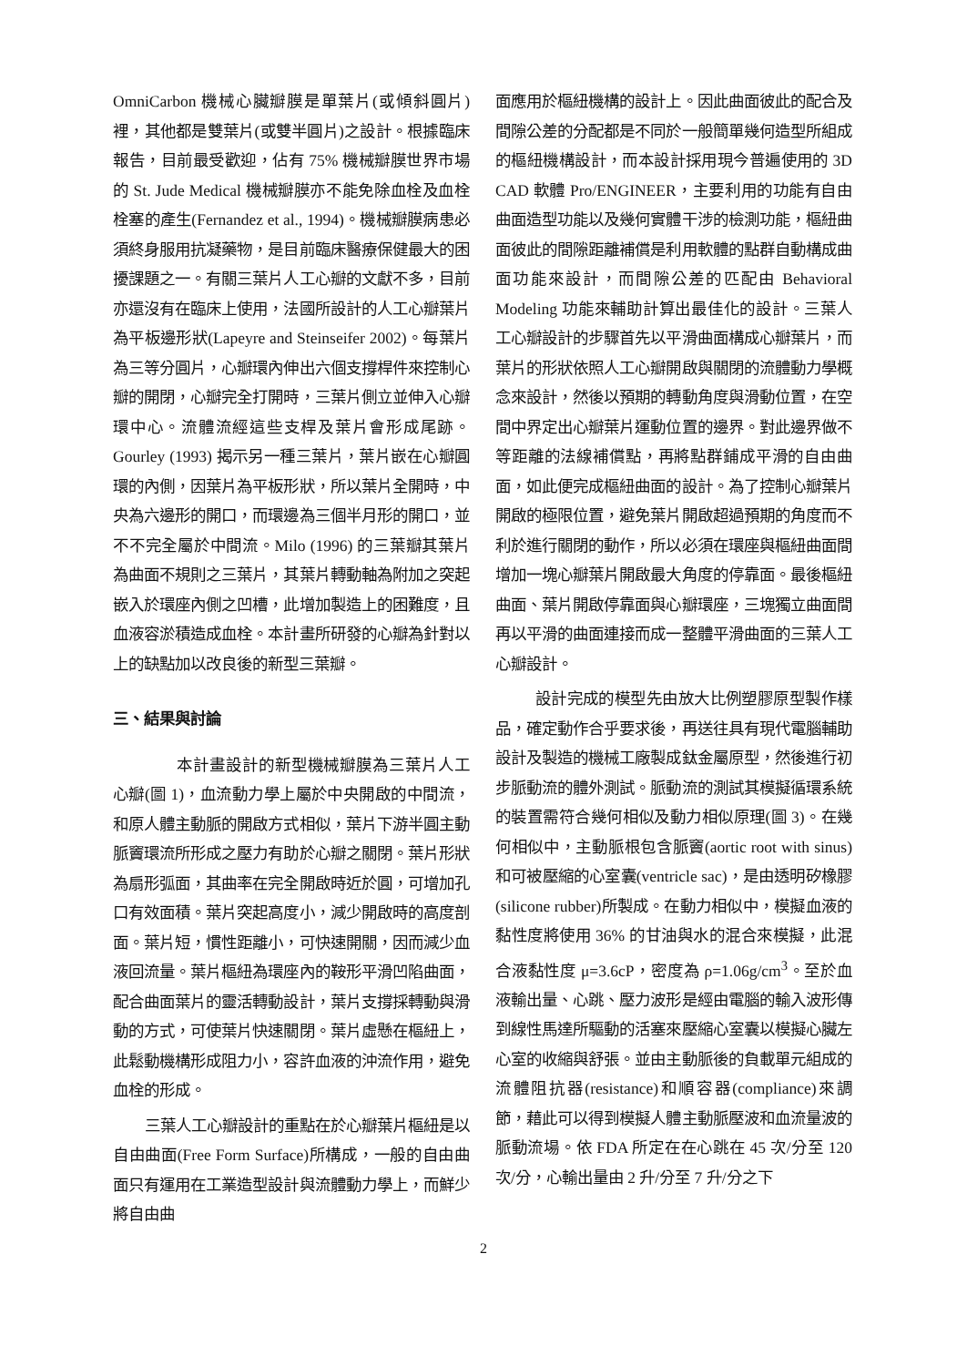OmniCarbon 機械心臟瓣膜是單葉片(或傾斜圓片)裡，其他都是雙葉片(或雙半圓片)之設計。根據臨床報告，目前最受歡迎，佔有 75% 機械瓣膜世界市場的 St. Jude Medical 機械瓣膜亦不能免除血栓及血栓栓塞的產生(Fernandez et al., 1994)。機械瓣膜病患必須終身服用抗凝藥物，是目前臨床醫療保健最大的困擾課題之一。有關三葉片人工心瓣的文獻不多，目前亦還沒有在臨床上使用，法國所設計的人工心瓣葉片為平板邊形狀(Lapeyre and Steinseifer 2002)。每葉片為三等分圓片，心瓣環內伸出六個支撐桿件來控制心瓣的開閉，心瓣完全打開時，三葉片側立並伸入心瓣環中心。流體流經這些支桿及葉片會形成尾跡。Gourley (1993) 揭示另一種三葉片，葉片嵌在心瓣圓環的內側，因葉片為平板形狀，所以葉片全開時，中央為六邊形的開口，而環邊為三個半月形的開口，並不不完全屬於中間流。Milo (1996) 的三葉瓣其葉片為曲面不規則之三葉片，其葉片轉動軸為附加之突起嵌入於環座內側之凹槽，此增加製造上的困難度，且血液容淤積造成血栓。本計畫所研發的心瓣為針對以上的缺點加以改良後的新型三葉瓣。
三、結果與討論
本計畫設計的新型機械瓣膜為三葉片人工心瓣(圖 1)，血流動力學上屬於中央開啟的中間流，和原人體主動脈的開啟方式相似，葉片下游半圓主動脈竇環流所形成之壓力有助於心瓣之關閉。葉片形狀為扇形弧面，其曲率在完全開啟時近於圓，可增加孔口有效面積。葉片突起高度小，減少開啟時的高度剖面。葉片短，慣性距離小，可快速開關，因而減少血液回流量。葉片樞紐為環座內的鞍形平滑凹陷曲面，配合曲面葉片的靈活轉動設計，葉片支撐採轉動與滑動的方式，可使葉片快速關閉。葉片虛懸在樞紐上，此鬆動機構形成阻力小，容許血液的沖流作用，避免血栓的形成。
三葉人工心瓣設計的重點在於心瓣葉片樞紐是以自由曲面(Free Form Surface)所構成，一般的自由曲面只有運用在工業造型設計與流體動力學上，而鮮少將自由曲
面應用於樞紐機構的設計上。因此曲面彼此的配合及間隙公差的分配都是不同於一般簡單幾何造型所組成的樞紐機構設計，而本設計採用現今普遍使用的 3D CAD 軟體 Pro/ENGINEER，主要利用的功能有自由曲面造型功能以及幾何實體干涉的檢測功能，樞紐曲面彼此的間隙距離補償是利用軟體的點群自動構成曲面功能來設計，而間隙公差的匹配由 Behavioral Modeling 功能來輔助計算出最佳化的設計。三葉人工心瓣設計的步驟首先以平滑曲面構成心瓣葉片，而葉片的形狀依照人工心瓣開啟與關閉的流體動力學概念來設計，然後以預期的轉動角度與滑動位置，在空間中界定出心瓣葉片運動位置的邊界。對此邊界做不等距離的法線補償點，再將點群鋪成平滑的自由曲面，如此便完成樞紐曲面的設計。為了控制心瓣葉片開啟的極限位置，避免葉片開啟超過預期的角度而不利於進行關閉的動作，所以必須在環座與樞紐曲面間增加一塊心瓣葉片開啟最大角度的停靠面。最後樞紐曲面、葉片開啟停靠面與心瓣環座，三塊獨立曲面間再以平滑的曲面連接而成一整體平滑曲面的三葉人工心瓣設計。
設計完成的模型先由放大比例塑膠原型製作樣品，確定動作合乎要求後，再送往具有現代電腦輔助設計及製造的機械工廠製成鈦金屬原型，然後進行初步脈動流的體外測試。脈動流的測試其模擬循環系統的裝置需符合幾何相似及動力相似原理(圖 3)。在幾何相似中，主動脈根包含脈竇(aortic root with sinus)和可被壓縮的心室囊(ventricle sac)，是由透明矽橡膠(silicone rubber)所製成。在動力相似中，模擬血液的黏性度將使用 36% 的甘油與水的混合來模擬，此混合液黏性度 μ=3.6cP，密度為 ρ=1.06g/cm<sup>3</sup>。至於血液輸出量、心跳、壓力波形是經由電腦的輸入波形傳到線性馬達所驅動的活塞來壓縮心室囊以模擬心臟左心室的收縮與舒張。並由主動脈後的負載單元組成的流體阻抗器(resistance)和順容器(compliance)來調節，藉此可以得到模擬人體主動脈壓波和血流量波的脈動流場。依 FDA 所定在在心跳在 45 次/分至 120 次/分，心輸出量由 2 升/分至 7 升/分之下
2